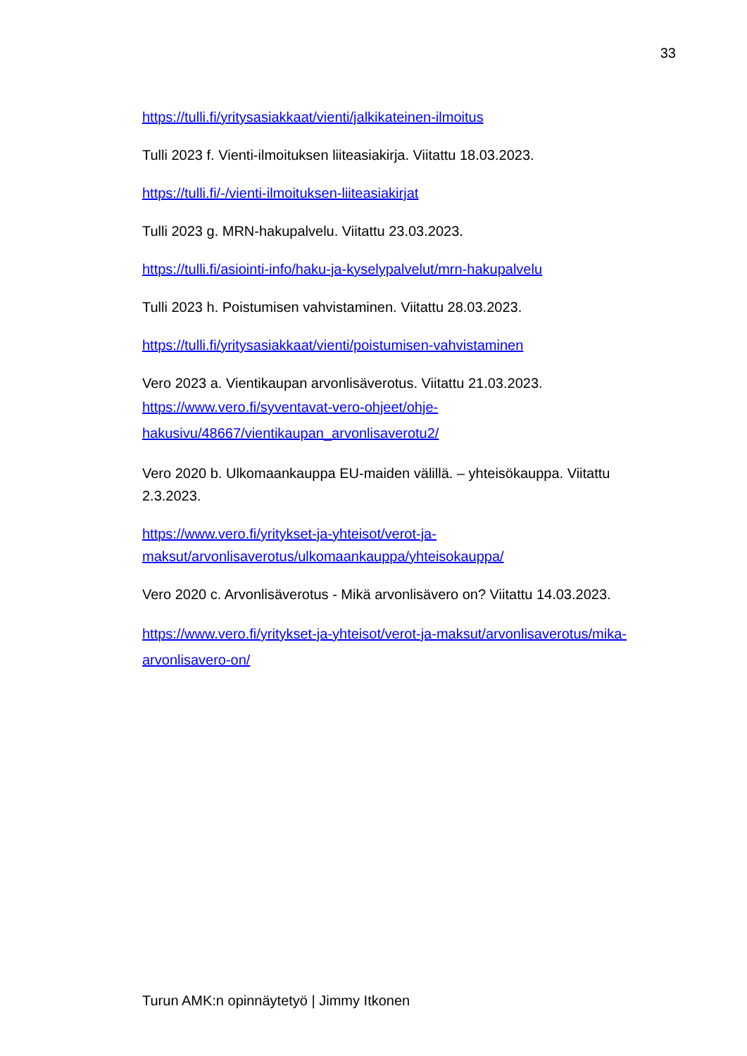33
https://tulli.fi/yritysasiakkaat/vienti/jalkikateinen-ilmoitus
Tulli 2023 f. Vienti-ilmoituksen liiteasiakirja. Viitattu 18.03.2023.
https://tulli.fi/-/vienti-ilmoituksen-liiteasiakirjat
Tulli 2023 g. MRN-hakupalvelu. Viitattu 23.03.2023.
https://tulli.fi/asiointi-info/haku-ja-kyselypalvelut/mrn-hakupalvelu
Tulli 2023 h. Poistumisen vahvistaminen. Viitattu 28.03.2023.
https://tulli.fi/yritysasiakkaat/vienti/poistumisen-vahvistaminen
Vero 2023 a. Vientikaupan arvonlisäverotus. Viitattu 21.03.2023.
https://www.vero.fi/syventavat-vero-ohjeet/ohje-hakusivu/48667/vientikaupan_arvonlisaverotu2/
Vero 2020 b. Ulkomaankauppa EU-maiden välillä. – yhteisökauppa. Viitattu 2.3.2023.
https://www.vero.fi/yritykset-ja-yhteisot/verot-ja-maksut/arvonlisaverotus/ulkomaankauppa/yhteisokauppa/
Vero 2020 c. Arvonlisäverotus - Mikä arvonlisävero on? Viitattu 14.03.2023.
https://www.vero.fi/yritykset-ja-yhteisot/verot-ja-maksut/arvonlisaverotus/mika-arvonlisavero-on/
Turun AMK:n opinnäytetyö | Jimmy Itkonen